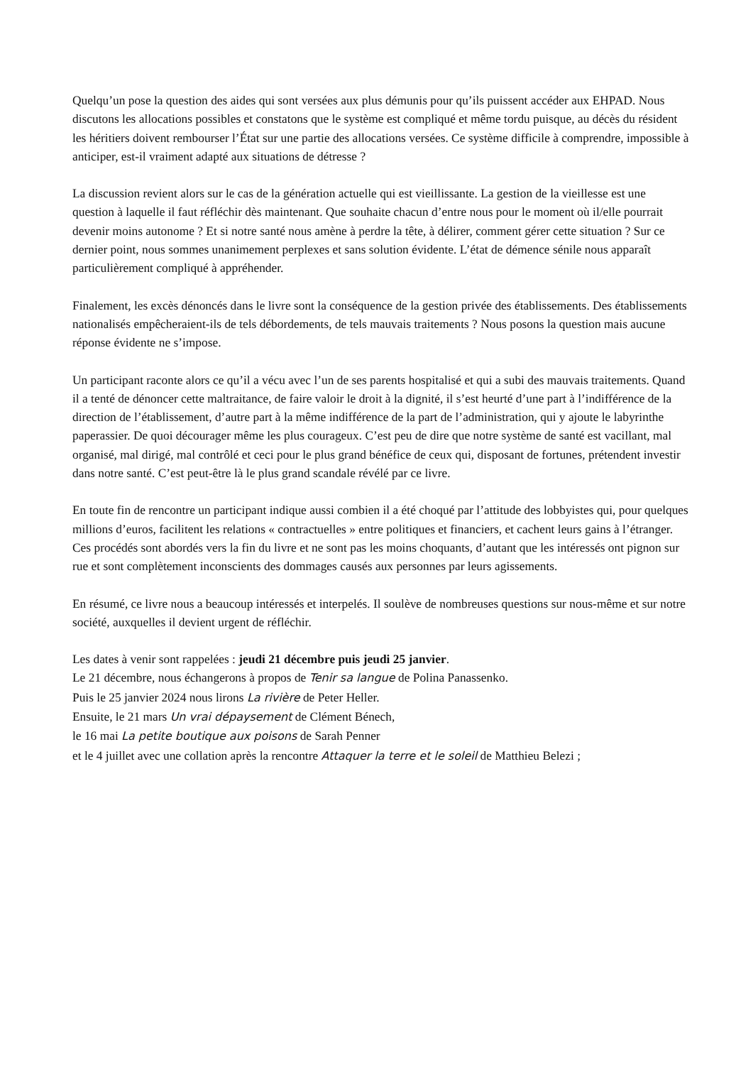Quelqu’un pose la question des aides qui sont versées aux plus démunis pour qu’ils puissent accéder aux EHPAD. Nous discutons les allocations possibles et constatons que le système est compliqué et même tordu puisque, au décès du résident les héritiers doivent rembourser l’État sur une partie des allocations versées. Ce système difficile à comprendre, impossible à anticiper, est-il vraiment adapté aux situations de détresse ?
La discussion revient alors sur le cas de la génération actuelle qui est vieillissante. La gestion de la vieillesse est une question à laquelle il faut réfléchir dès maintenant. Que souhaite chacun d’entre nous pour le moment où il/elle pourrait devenir moins autonome ? Et si notre santé nous amène à perdre la tête, à délirer, comment gérer cette situation ? Sur ce dernier point, nous sommes unanimement perplexes et sans solution évidente. L’état de démence sénile nous apparaît particulièrement compliqué à appréhender.
Finalement, les excès dénoncés dans le livre sont la conséquence de la gestion privée des établissements. Des établissements nationalisés empêcheraient-ils de tels débordements, de tels mauvais traitements ? Nous posons la question mais aucune réponse évidente ne s’impose.
Un participant raconte alors ce qu’il a vécu avec l’un de ses parents hospitalisé et qui a subi des mauvais traitements. Quand il a tenté de dénoncer cette maltraitance, de faire valoir le droit à la dignité, il s’est heurté d’une part à l’indifférence de la direction de l’établissement, d’autre part à la même indifférence de la part de l’administration, qui y ajoute le labyrinthe paperassier. De quoi décourager même les plus courageux. C’est peu de dire que notre système de santé est vacillant, mal organisé, mal dirigé, mal contrôlé et ceci pour le plus grand bénéfice de ceux qui, disposant de fortunes, prétendent investir dans notre santé. C’est peut-être là le plus grand scandale révélé par ce livre.
En toute fin de rencontre un participant indique aussi combien il a été choqué par l’attitude des lobbyistes qui, pour quelques millions d’euros, facilitent les relations « contractuelles » entre politiques et financiers, et cachent leurs gains à l’étranger. Ces procédés sont abordés vers la fin du livre et ne sont pas les moins choquants, d’autant que les intéressés ont pignon sur rue et sont complètement inconscients des dommages causés aux personnes par leurs agissements.
En résumé, ce livre nous a beaucoup intéressés et interpelés. Il soulève de nombreuses questions sur nous-même et sur notre société, auxquelles il devient urgent de réfléchir.
Les dates à venir sont rappelées : jeudi 21 décembre puis jeudi 25 janvier.
Le 21 décembre, nous échangerons à propos de Tenir sa langue de Polina Panassenko.
Puis le 25 janvier 2024 nous lirons La rivière de Peter Heller.
Ensuite, le 21 mars Un vrai dépaysement de Clément Bénech,
le 16 mai La petite boutique aux poisons de Sarah Penner
et le 4 juillet avec une collation après la rencontre Attaquer la terre et le soleil de Matthieu Belezi ;